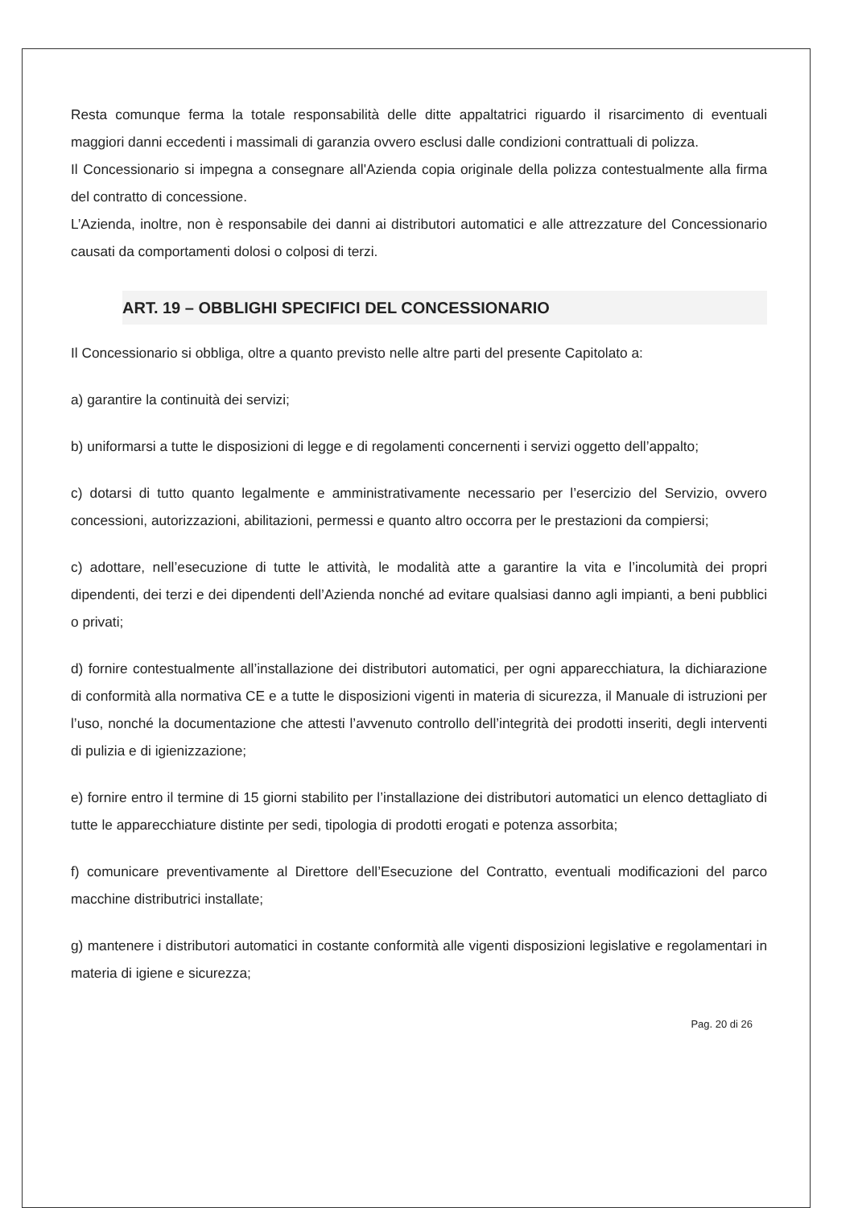Resta comunque ferma la totale responsabilità delle ditte appaltatrici riguardo il risarcimento di eventuali maggiori danni eccedenti i massimali di garanzia ovvero esclusi dalle condizioni contrattuali di polizza.
Il Concessionario si impegna a consegnare all'Azienda copia originale della polizza contestualmente alla firma del contratto di concessione.
L’Azienda, inoltre, non è responsabile dei danni ai distributori automatici e alle attrezzature del Concessionario causati da comportamenti dolosi o colposi di terzi.
ART. 19 – OBBLIGHI SPECIFICI DEL CONCESSIONARIO
Il Concessionario si obbliga, oltre a quanto previsto nelle altre parti del presente Capitolato a:
a) garantire la continuità dei servizi;
b) uniformarsi a tutte le disposizioni di legge e di regolamenti concernenti i servizi oggetto dell’appalto;
c) dotarsi di tutto quanto legalmente e amministrativamente necessario per l’esercizio del Servizio, ovvero concessioni, autorizzazioni, abilitazioni, permessi e quanto altro occorra per le prestazioni da compiersi;
c) adottare, nell’esecuzione di tutte le attività, le modalità atte a garantire la vita e l’incolumità dei propri dipendenti, dei terzi e dei dipendenti dell’Azienda nonché ad evitare qualsiasi danno agli impianti, a beni pubblici o privati;
d) fornire contestualmente all’installazione dei distributori automatici, per ogni apparecchiatura, la dichiarazione di conformità alla normativa CE e a tutte le disposizioni vigenti in materia di sicurezza, il Manuale di istruzioni per l’uso, nonché la documentazione che attesti l’avvenuto controllo dell’integrità dei prodotti inseriti, degli interventi di pulizia e di igienizzazione;
e) fornire entro il termine di 15 giorni stabilito per l’installazione dei distributori automatici un elenco dettagliato di tutte le apparecchiature distinte per sedi, tipologia di prodotti erogati e potenza assorbita;
f) comunicare preventivamente al Direttore dell’Esecuzione del Contratto, eventuali modificazioni del parco macchine distributrici installate;
g) mantenere i distributori automatici in costante conformità alle vigenti disposizioni legislative e regolamentari in materia di igiene e sicurezza;
Pag. 20 di 26